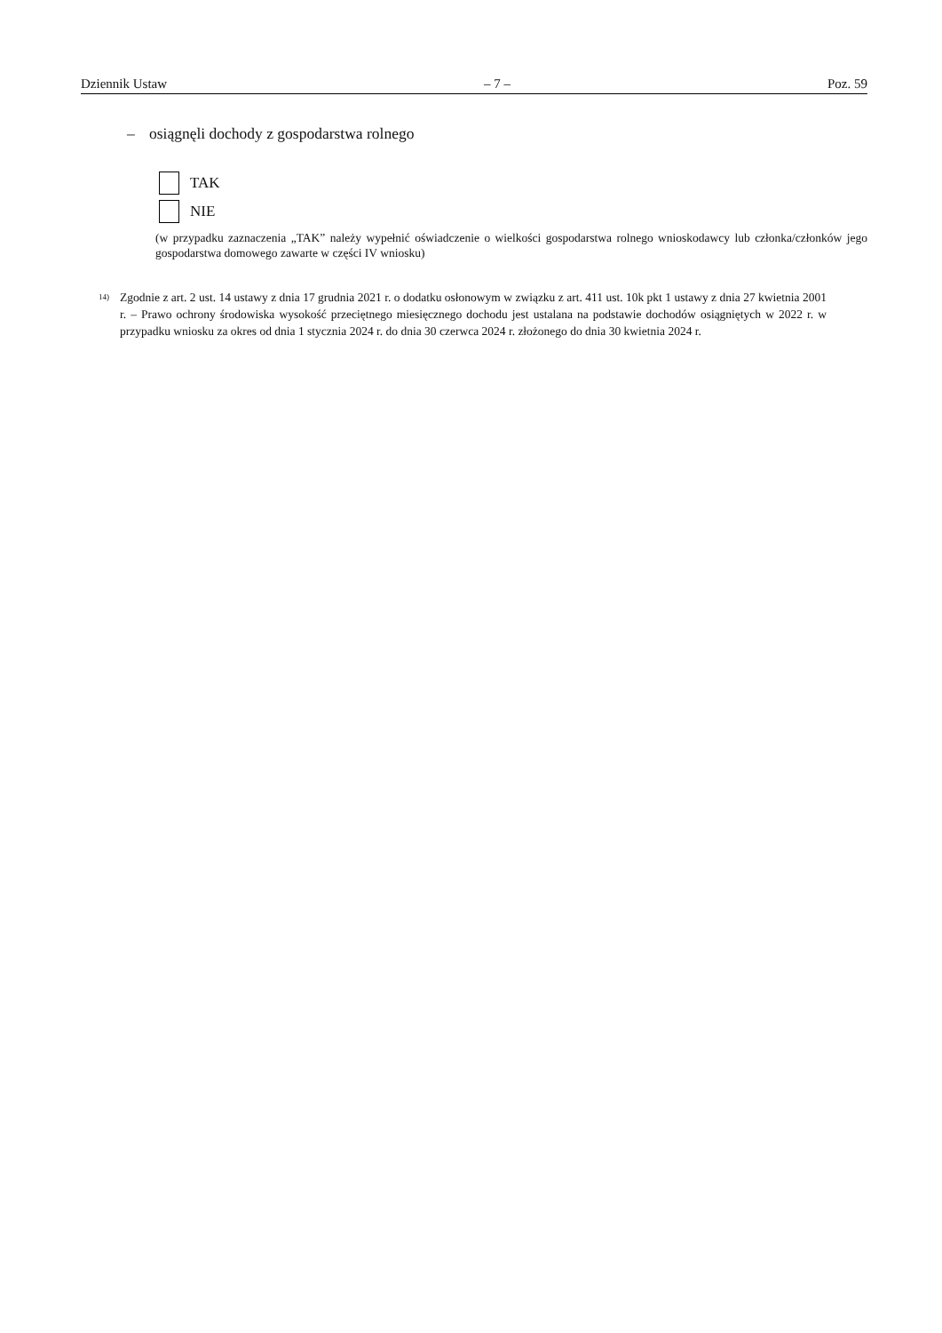Dziennik Ustaw – 7 – Poz. 59
– osiągnęli dochody z gospodarstwa rolnego
TAK
NIE
(w przypadku zaznaczenia „TAK” należy wypełnić oświadczenie o wielkości gospodarstwa rolnego wnioskodawcy lub członka/członków jego gospodarstwa domowego zawarte w części IV wniosku)
<sup>14)</sup>
Zgodnie z art. 2 ust. 14 ustawy z dnia 17 grudnia 2021 r. o dodatku osłonowym w związku z art. 411 ust. 10k pkt 1 ustawy z dnia 27 kwietnia 2001 r. – Prawo ochrony środowiska wysokość przeciętnego miesięcznego dochodu jest ustalana na podstawie dochodów osiągniętych w 2022 r. w przypadku wniosku za okres od dnia 1 stycznia 2024 r. do dnia 30 czerwca 2024 r. złożonego do dnia 30 kwietnia 2024 r.